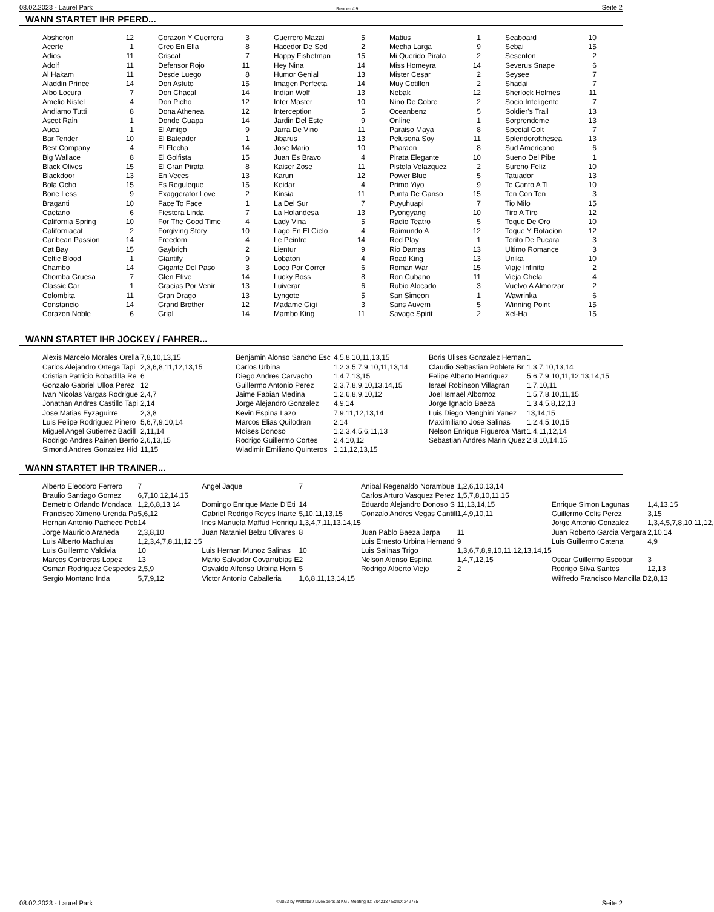08.02.2023 - Laurel Park Rennen # 9 Seite 2
WANN STARTET IHR PFERD...
| Absheron | 12 | Corazon Y Guerrera | 3 | Guerrero Mazai | 5 | Matius | 1 | Seaboard | 10 |
| Acerte | 1 | Creo En Ella | 8 | Hacedor De Sed | 2 | Mecha Larga | 9 | Sebai | 15 |
| Adios | 11 | Criscat | 7 | Happy Fishetman | 15 | Mi Querido Pirata | 2 | Sesenton | 2 |
| Adolf | 11 | Defensor Rojo | 11 | Hey Nina | 14 | Miss Homeyra | 14 | Severus Snape | 6 |
| Al Hakam | 11 | Desde Luego | 8 | Humor Genial | 13 | Mister Cesar | 2 | Seysee | 7 |
| Aladdin Prince | 14 | Don Astuto | 15 | Imagen Perfecta | 14 | Muy Cotillon | 2 | Shadai | 7 |
| Albo Locura | 7 | Don Chacal | 14 | Indian Wolf | 13 | Nebak | 12 | Sherlock Holmes | 11 |
| Amelio Nistel | 4 | Don Picho | 12 | Inter Master | 10 | Nino De Cobre | 2 | Socio Inteligente | 7 |
| Andiamo Tutti | 8 | Dona Athenea | 12 | Interception | 5 | Oceanbenz | 5 | Soldier's Trail | 13 |
| Ascot Rain | 1 | Donde Guapa | 14 | Jardin Del Este | 9 | Online | 1 | Sorprendeme | 13 |
| Auca | 1 | El Amigo | 9 | Jarra De Vino | 11 | Paraiso Maya | 8 | Special Colt | 7 |
| Bar Tender | 10 | El Bateador | 1 | Jibarus | 13 | Pelusona Soy | 11 | Splendorofthesea | 13 |
| Best Company | 4 | El Flecha | 14 | Jose Mario | 10 | Pharaon | 8 | Sud Americano | 6 |
| Big Wallace | 8 | El Golfista | 15 | Juan Es Bravo | 4 | Pirata Elegante | 10 | Sueno Del Pibe | 1 |
| Black Olives | 15 | El Gran Pirata | 8 | Kaiser Zose | 11 | Pistola Velazquez | 2 | Sureno Feliz | 10 |
| Blackdoor | 13 | En Veces | 13 | Karun | 12 | Power Blue | 5 | Tatuador | 13 |
| Bola Ocho | 15 | Es Reguleque | 15 | Keidar | 4 | Primo Yiyo | 9 | Te Canto A Ti | 10 |
| Bone Less | 9 | Exaggerator Love | 2 | Kinsia | 11 | Punta De Ganso | 15 | Ten Con Ten | 3 |
| Braganti | 10 | Face To Face | 1 | La Del Sur | 7 | Puyuhuapi | 7 | Tio Milo | 15 |
| Caetano | 6 | Fiestera Linda | 7 | La Holandesa | 13 | Pyongyang | 10 | Tiro A Tiro | 12 |
| California Spring | 10 | For The Good Time | 4 | Lady Vina | 5 | Radio Teatro | 5 | Toque De Oro | 10 |
| Californiacat | 2 | Forgiving Story | 10 | Lago En El Cielo | 4 | Raimundo A | 12 | Toque Y Rotacion | 12 |
| Caribean Passion | 14 | Freedom | 4 | Le Peintre | 14 | Red Play | 1 | Torito De Pucara | 3 |
| Cat Bay | 15 | Gaybrich | 2 | Lientur | 9 | Rio Damas | 13 | Ultimo Romance | 3 |
| Celtic Blood | 1 | Giantify | 9 | Lobaton | 4 | Road King | 13 | Unika | 10 |
| Chambo | 14 | Gigante Del Paso | 3 | Loco Por Correr | 6 | Roman War | 15 | Viaje Infinito | 2 |
| Chomba Gruesa | 7 | Glen Etive | 14 | Lucky Boss | 8 | Ron Cubano | 11 | Vieja Chela | 4 |
| Classic Car | 1 | Gracias Por Venir | 13 | Luiverar | 6 | Rubio Alocado | 3 | Vuelvo A Almorzar | 2 |
| Colombita | 11 | Gran Drago | 13 | Lyngote | 5 | San Simeon | 1 | Wawrinka | 6 |
| Constancio | 14 | Grand Brother | 12 | Madame Gigi | 3 | Sans Auvern | 5 | Winning Point | 15 |
| Corazon Noble | 6 | Grial | 14 | Mambo King | 11 | Savage Spirit | 2 | Xel-Ha | 15 |
WANN STARTET IHR JOCKEY / FAHRER...
| Alexis Marcelo Morales Orella | 7,8,10,13,15 | Benjamin Alonso Sancho Esc | 4,5,8,10,11,13,15 | Boris Ulises Gonzalez Hernan | 1 |
| Carlos Alejandro Ortega Tapi | 2,3,6,8,11,12,13,15 | Carlos Urbina | 1,2,3,5,7,9,10,11,13,14 | Claudio Sebastian Poblete Br | 1,3,7,10,13,14 |
| Cristian Patricio Bobadilla Re | 6 | Diego Andres Carvacho | 1,4,7,13,15 | Felipe Alberto Henriquez | 5,6,7,9,10,11,12,13,14,15 |
| Gonzalo Gabriel Ulloa Perez | 12 | Guillermo Antonio Perez | 2,3,7,8,9,10,13,14,15 | Israel Robinson Villagran | 1,7,10,11 |
| Ivan Nicolas Vargas Rodrigue | 2,4,7 | Jaime Fabian Medina | 1,2,6,8,9,10,12 | Joel Ismael Albornoz | 1,5,7,8,10,11,15 |
| Jonathan Andres Castillo Tapi | 2,14 | Jorge Alejandro Gonzalez | 4,9,14 | Jorge Ignacio Baeza | 1,3,4,5,8,12,13 |
| Jose Matias Eyzaguirre | 2,3,8 | Kevin Espina Lazo | 7,9,11,12,13,14 | Luis Diego Menghini Yanez | 13,14,15 |
| Luis Felipe Rodriguez Pinero | 5,6,7,9,10,14 | Marcos Elias Quilodran | 2,14 | Maximiliano Jose Salinas | 1,2,4,5,10,15 |
| Miguel Angel Gutierrez Badill | 2,11,14 | Moises Donoso | 1,2,3,4,5,6,11,13 | Nelson Enrique Figueroa Mart | 1,4,11,12,14 |
| Rodrigo Andres Painen Berrio | 2,6,13,15 | Rodrigo Guillermo Cortes | 2,4,10,12 | Sebastian Andres Marin Quez | 2,8,10,14,15 |
| Simond Andres Gonzalez Hid | 11,15 | Wladimir Emiliano Quinteros | 1,11,12,13,15 | | |
WANN STARTET IHR TRAINER...
| Alberto Eleodoro Ferrero | 7 | Angel Jaque | 7 | Anibal Regenaldo Norambue | 1,2,6,10,13,14 | | |
| Braulio Santiago Gomez | 6,7,10,12,14,15 | | | Carlos Arturo Vasquez Perez | 1,5,7,8,10,11,15 | | |
| Demetrio Orlando Mondaca | 1,2,6,8,13,14 | Domingo Enrique Matte D'Eti | 14 | Eduardo Alejandro Donoso S | 11,13,14,15 | Enrique Simon Lagunas | 1,4,13,15 |
| Francisco Ximeno Urenda Pa | 5,6,12 | Gabriel Rodrigo Reyes Iriarte | 5,10,11,13,15 | Gonzalo Andres Vegas Cantill | 1,4,9,10,11 | Guillermo Celis Perez | 3,15 |
| Hernan Antonio Pacheco Pob | 14 | Ines Manuela Maffud Henriqu | 1,3,4,7,11,13,14,15 | | | Jorge Antonio Gonzalez | 1,3,4,5,7,8,10,11,12, |
| Jorge Mauricio Araneda | 2,3,8,10 | Juan Nataniel Belzu Olivares | 8 | Juan Pablo Baeza Jarpa | 11 | Juan Roberto Garcia Vergara | 2,10,14 |
| Luis Alberto Machulas | 1,2,3,4,7,8,11,12,15 | | | Luis Ernesto Urbina Hernand | 9 | Luis Guillermo Catena | 4,9 |
| Luis Guillermo Valdivia | 10 | Luis Hernan Munoz Salinas | 10 | Luis Salinas Trigo | 1,3,6,7,8,9,10,11,12,13,14,15 | | |
| Marcos Contreras Lopez | 13 | Mario Salvador Covarrubias E | 2 | Nelson Alonso Espina | 1,4,7,12,15 | Oscar Guillermo Escobar | 3 |
| Osman Rodriguez Cespedes | 2,5,9 | Osvaldo Alfonso Urbina Hern | 5 | Rodrigo Alberto Viejo | 2 | Rodrigo Silva Santos | 12,13 |
| Sergio Montano Inda | 5,7,9,12 | Victor Antonio Caballeria | 1,6,8,11,13,14,15 | | | Wilfredo Francisco Mancilla D | 2,8,13 |
08.02.2023 - Laurel Park ©2023 by Wettstar / LiveSports.at KG / Meeting ID: 304218 / ExtID: 242775 Seite 2